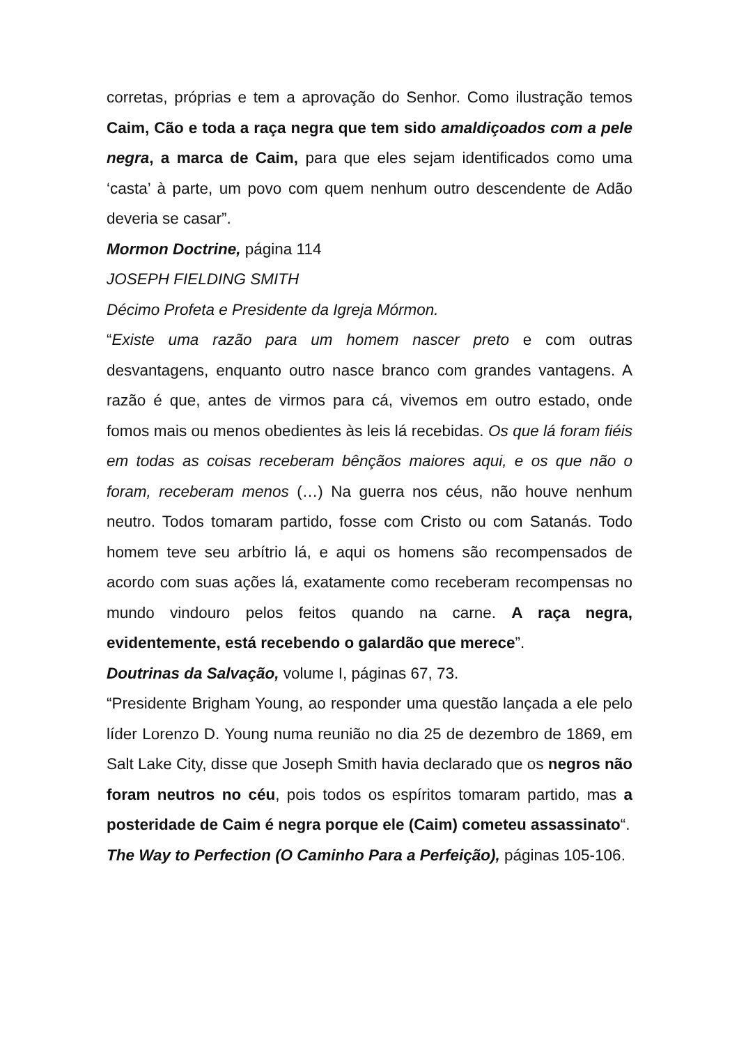corretas, próprias e tem a aprovação do Senhor. Como ilustração temos Caim, Cão e toda a raça negra que tem sido amaldiçoados com a pele negra, a marca de Caim, para que eles sejam identificados como uma ‘casta’ à parte, um povo com quem nenhum outro descendente de Adão deveria se casar”.
Mormon Doctrine, página 114
JOSEPH FIELDING SMITH
Décimo Profeta e Presidente da Igreja Mórmon.
“Existe uma razão para um homem nascer preto e com outras desvantagens, enquanto outro nasce branco com grandes vantagens. A razão é que, antes de virmos para cá, vivemos em outro estado, onde fomos mais ou menos obedientes às leis lá recebidas. Os que lá foram fiéis em todas as coisas receberam bênçãos maiores aqui, e os que não o foram, receberam menos (…) Na guerra nos céus, não houve nenhum neutro. Todos tomaram partido, fosse com Cristo ou com Satanás. Todo homem teve seu arbítrio lá, e aqui os homens são recompensados de acordo com suas ações lá, exatamente como receberam recompensas no mundo vindouro pelos feitos quando na carne. A raça negra, evidentemente, está recebendo o galardão que merece”.
Doutrinas da Salvação, volume I, páginas 67, 73.
“Presidente Brigham Young, ao responder uma questão lançada a ele pelo líder Lorenzo D. Young numa reunião no dia 25 de dezembro de 1869, em Salt Lake City, disse que Joseph Smith havia declarado que os negros não foram neutros no céu, pois todos os espíritos tomaram partido, mas a posteridade de Caim é negra porque ele (Caim) cometeu assassinato“.
The Way to Perfection (O Caminho Para a Perfeição), páginas 105-106.